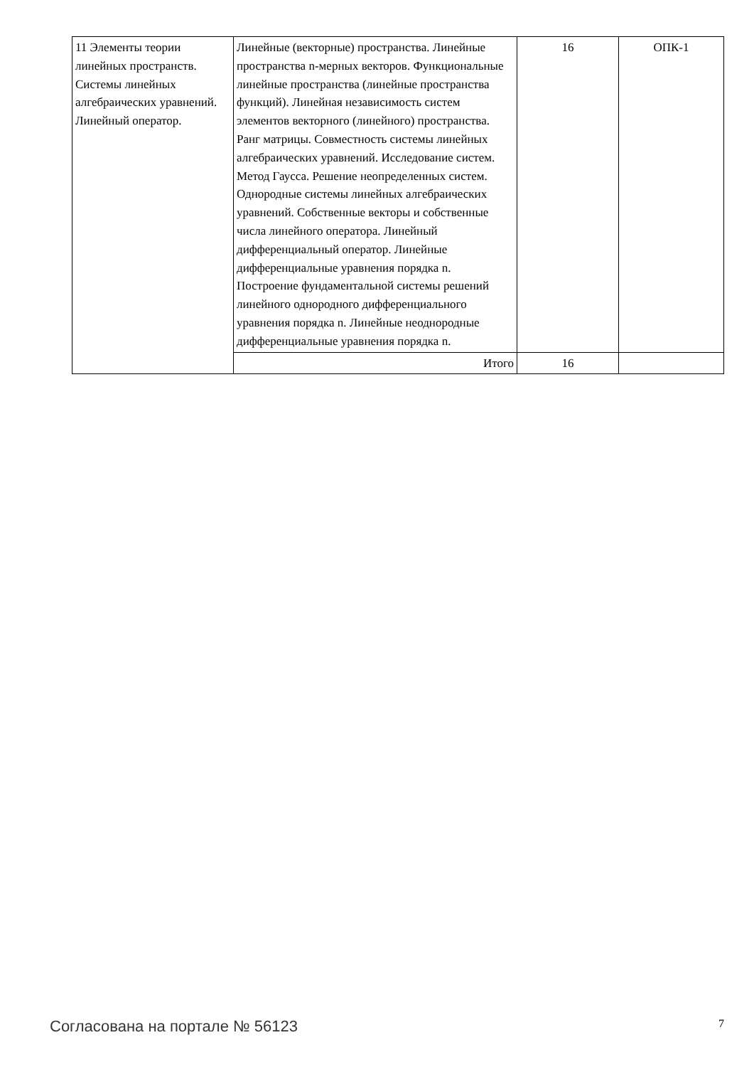| 11 Элементы теории линейных пространств. Системы линейных алгебраических уравнений. Линейный оператор. | Линейные (векторные) пространства. Линейные пространства n-мерных векторов. Функциональные линейные пространства (линейные пространства функций). Линейная независимость систем элементов векторного (линейного) пространства. Ранг матрицы. Совместность системы линейных алгебраических уравнений. Исследование систем. Метод Гаусса. Решение неопределенных систем. Однородные системы линейных алгебраических уравнений. Собственные векторы и собственные числа линейного оператора. Линейный дифференциальный оператор. Линейные дифференциальные уравнения порядка n. Построение фундаментальной системы решений линейного однородного дифференциального уравнения порядка n. Линейные неоднородные дифференциальные уравнения порядка n. | 16 | ОПК-1 |
| | Итого | 16 | |
Согласована на портале № 56123 7